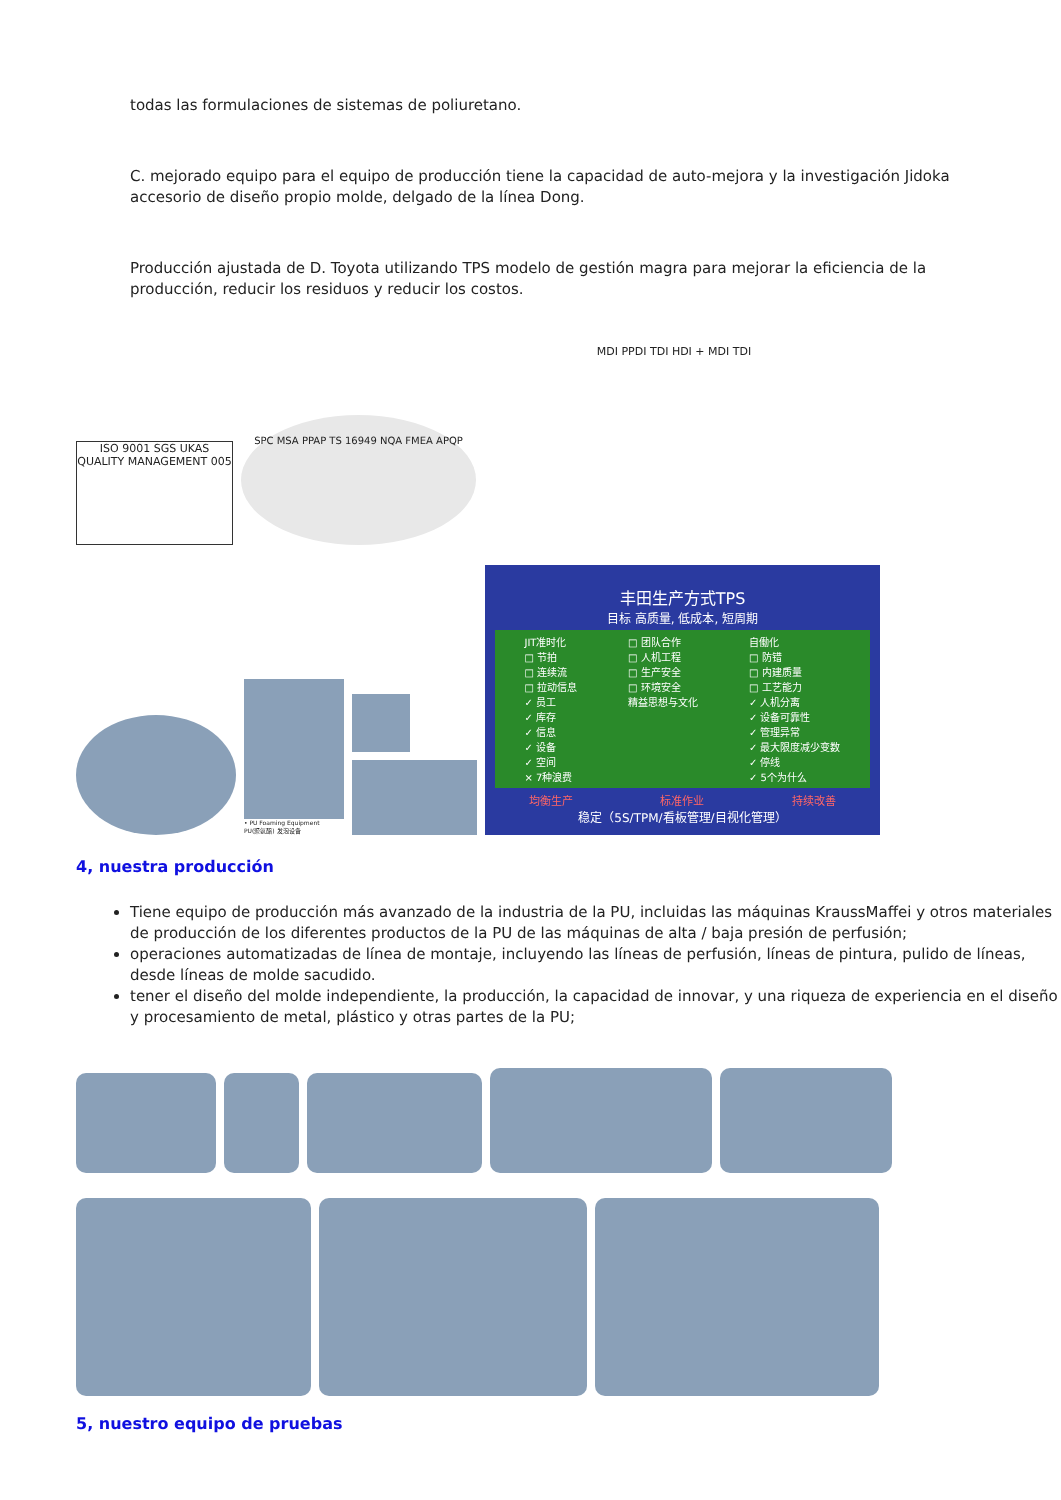todas las formulaciones de sistemas de poliuretano.
C. mejorado equipo para el equipo de producción tiene la capacidad de auto-mejora y la investigación Jidoka accesorio de diseño propio molde, delgado de la línea Dong.
Producción ajustada de D. Toyota utilizando TPS modelo de gestión magra para mejorar la eficiencia de la producción, reducir los residuos y reducir los costos.
ISO 9001 SGS UKAS QUALITY MANAGEMENT 005
SPC MSA PPAP TS 16949 NQA FMEA APQP
MDI PPDI TDI HDI + MDI TDI
• PU Foaming Equipment
PU(聚氨酯) 发泡设备
丰田生产方式TPS
目标 高质量, 低成本, 短周期
JIT准时化
□ 节拍
□ 连续流
□ 拉动信息
✓ 员工
✓ 库存
✓ 信息
✓ 设备
✓ 空间
× 7种浪费
□ 团队合作
□ 人机工程
□ 生产安全
□ 环境安全
精益思想与文化
自働化
□ 防错
□ 内建质量
□ 工艺能力
✓ 人机分离
✓ 设备可靠性
✓ 管理异常
✓ 最大限度减少变数
✓ 停线
✓ 5个为什么
均衡生产 标准作业 持续改善
稳定（5S/TPM/看板管理/目视化管理）
4, nuestra producción
Tiene equipo de producción más avanzado de la industria de la PU, incluidas las máquinas KraussMaffei y otros materiales de producción de los diferentes productos de la PU de las máquinas de alta / baja presión de perfusión;
operaciones automatizadas de línea de montaje, incluyendo las líneas de perfusión, líneas de pintura, pulido de líneas, desde líneas de molde sacudido.
tener el diseño del molde independiente, la producción, la capacidad de innovar, y una riqueza de experiencia en el diseño y procesamiento de metal, plástico y otras partes de la PU;
5, nuestro equipo de pruebas